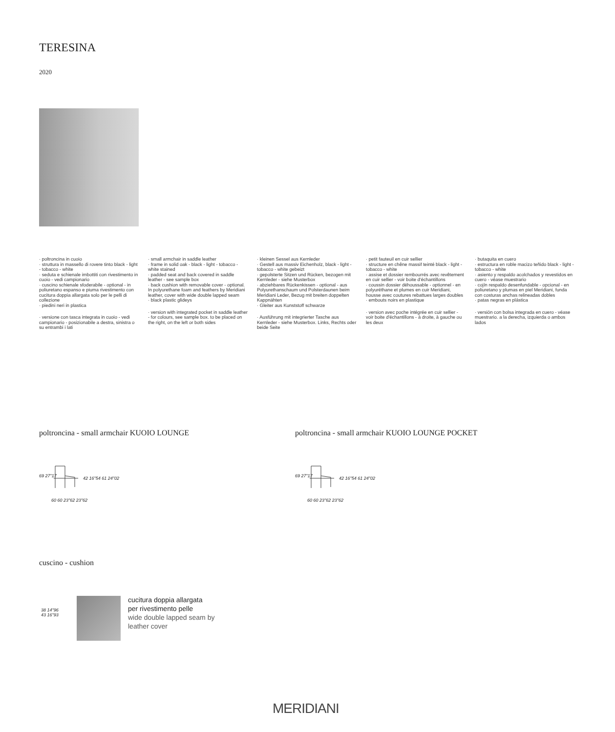TERESINA
2020
· poltroncina in cuoio
· struttura in massello di rovere tinto black - light - tobacco - white
· seduta e schienale imbottiti con rivestimento in cuoio - vedi campionario
· cuscino schienale sfoderabile - optional - in poliuretano espanso e piuma rivestimento con cucitura doppia allargata solo per le pelli di collezione
· piedini neri in plastica
· versione con tasca integrata in cuoio - vedi campionario - posizionabile a destra, sinistra o su entrambi i lati
· small armchair in saddle leather
· frame in solid oak - black - light - tobacco - white stained
· padded seat and back covered in saddle leather - see sample box
· back cushion with removable cover - optional. In polyurethane foam and feathers by Meridiani leather, cover with wide double lapped seam
· black plastic glideys
· version with integrated pocket in saddle leather - for colours, see sample box. to be placed on the right, on the left or both sides
· kleinen Sessel aus Kernleder
· Gestell aus massiv Eichenholz, black - light - tobacco - white gebeizt
· gepolsterte Sitzen und Rücken, bezogen mit Kernleder - siehe Musterbox
· abziehbares Rückenkissen - optional - aus Polyurethanschaum und Polsterdaunen beim Meridiani Leder, Bezug mit breiten doppelten Kappnähten
· Gleiter aus Kunststoff schwarze
· Ausführung mit integrierter Tasche aus Kernleder - siehe Musterbox. Links, Rechts oder beide Seite
· petit fauteuil en cuir sellier
· structure en chêne massif teinté black - light - tobacco - white
· assise et dossier rembourrés avec revêtement en cuir sellier - voir boite d'échantillons
· coussin dossier déhoussable - optionnel - en polyuréthane et plumes en cuir Meridiani, housse avec coutures rebattues larges doubles
· embouts noirs en plastique
· version avec poche intégrée en cuir sellier - voir boite d'échantillons - à droite, à gauche ou les deux
· butaquita en cuero
· estructura en roble macizo teñido black - light - tobacco - white
· asiento y respaldo acolchados y revestidos en cuero - véase muestrario
· cojín respaldo desenfundable - opcional - en poliuretano y plumas en piel Meridiani, funda con costuras anchas relineadas dobles
· patas negras en plástica
· versión con bolsa integrada en cuero - véase muestrario. a la derecha, izquierda o ambos lados
poltroncina - small armchair KUOIO LOUNGE
poltroncina - small armchair KUOIO LOUNGE POCKET
69 27"17 42 16"54 61 24"02
60 60 23"62 23"62
69 27"17 42 16"54 61 24"02
60 60 23"62 23"62
cuscino - cushion
38 14"96
43 16"93
cucitura doppia allargata
per rivestimento pelle
wide double lapped seam by
leather cover
MERIDIANI